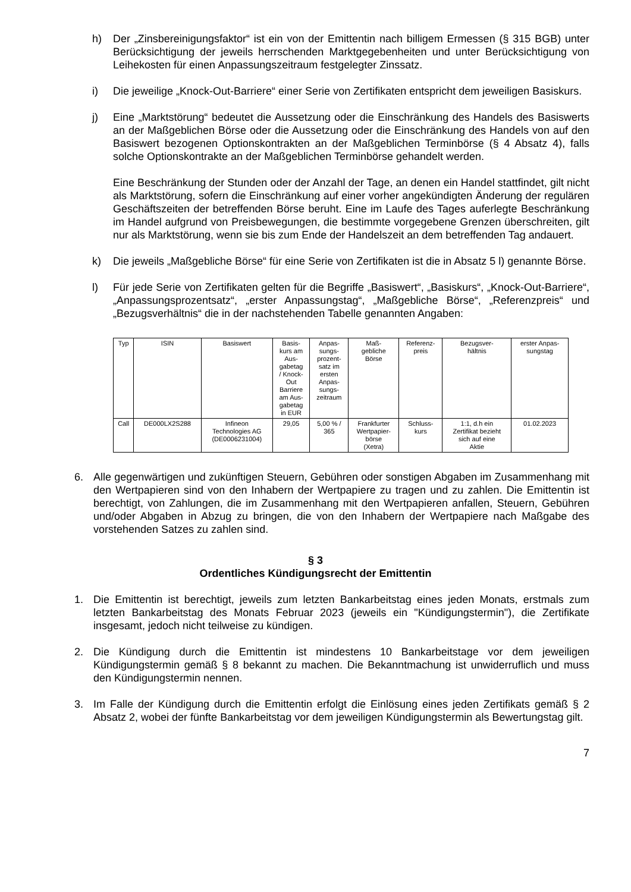h) Der „Zinsbereinigungsfaktor“ ist ein von der Emittentin nach billigem Ermessen (§ 315 BGB) unter Berücksichtigung der jeweils herrschenden Marktgegebenheiten und unter Berücksichtigung von Leihekosten für einen Anpassungszeitraum festgelegter Zinssatz.
i) Die jeweilige „Knock-Out-Barriere“ einer Serie von Zertifikaten entspricht dem jeweiligen Basiskurs.
j) Eine „Marktstörung“ bedeutet die Aussetzung oder die Einschränkung des Handels des Basiswerts an der Maßgeblichen Börse oder die Aussetzung oder die Einschränkung des Handels von auf den Basiswert bezogenen Optionskontrakten an der Maßgeblichen Terminbörse (§ 4 Absatz 4), falls solche Optionskontrakte an der Maßgeblichen Terminbörse gehandelt werden.
Eine Beschränkung der Stunden oder der Anzahl der Tage, an denen ein Handel stattfindet, gilt nicht als Marktstörung, sofern die Einschränkung auf einer vorher angekündigten Änderung der regulären Geschäftszeiten der betreffenden Börse beruht. Eine im Laufe des Tages auferlegte Beschränkung im Handel aufgrund von Preisbewegungen, die bestimmte vorgegebene Grenzen überschreiten, gilt nur als Marktstörung, wenn sie bis zum Ende der Handelszeit an dem betreffenden Tag andauert.
k) Die jeweils „Maßgebliche Börse“ für eine Serie von Zertifikaten ist die in Absatz 5 l) genannte Börse.
l) Für jede Serie von Zertifikaten gelten für die Begriffe „Basiswert“, „Basiskurs“, „Knock-Out-Barriere“, „Anpassungsprozentsatz“, „erster Anpassungstag“, „Maßgebliche Börse“, „Referenzpreis“ und „Bezugsverhältnis“ die in der nachstehenden Tabelle genannten Angaben:
| Typ | ISIN | Basiswert | Basis- kurs am Aus- gabetag / Knock- Out Barriere am Aus- gabetag in EUR | Anpas- sungs- prozent- satz im ersten Anpas- sungs- zeitraum | Maß- gebliche Börse | Referenz- preis | Bezugsver- hältnis | erster Anpas- sungstag |
| Call | DE000LX2S288 | Infineon Technologies AG (DE0006231004) | 29,05 | 5,00 % / 365 | Frankfurter Wertpapier- börse (Xetra) | Schluss- kurs | 1:1, d.h ein Zertifikat bezieht sich auf eine Aktie | 01.02.2023 |
6. Alle gegenwärtigen und zukünftigen Steuern, Gebühren oder sonstigen Abgaben im Zusammenhang mit den Wertpapieren sind von den Inhabern der Wertpapiere zu tragen und zu zahlen. Die Emittentin ist berechtigt, von Zahlungen, die im Zusammenhang mit den Wertpapieren anfallen, Steuern, Gebühren und/oder Abgaben in Abzug zu bringen, die von den Inhabern der Wertpapiere nach Maßgabe des vorstehenden Satzes zu zahlen sind.
§ 3
Ordentliches Kündigungsrecht der Emittentin
1. Die Emittentin ist berechtigt, jeweils zum letzten Bankarbeitstag eines jeden Monats, erstmals zum letzten Bankarbeitstag des Monats Februar 2023 (jeweils ein "Kündigungstermin"), die Zertifikate insgesamt, jedoch nicht teilweise zu kündigen.
2. Die Kündigung durch die Emittentin ist mindestens 10 Bankarbeitstage vor dem jeweiligen Kündigungstermin gemäß § 8 bekannt zu machen. Die Bekanntmachung ist unwiderruflich und muss den Kündigungstermin nennen.
3. Im Falle der Kündigung durch die Emittentin erfolgt die Einlösung eines jeden Zertifikats gemäß § 2 Absatz 2, wobei der fünfte Bankarbeitstag vor dem jeweiligen Kündigungstermin als Bewertungstag gilt.
7